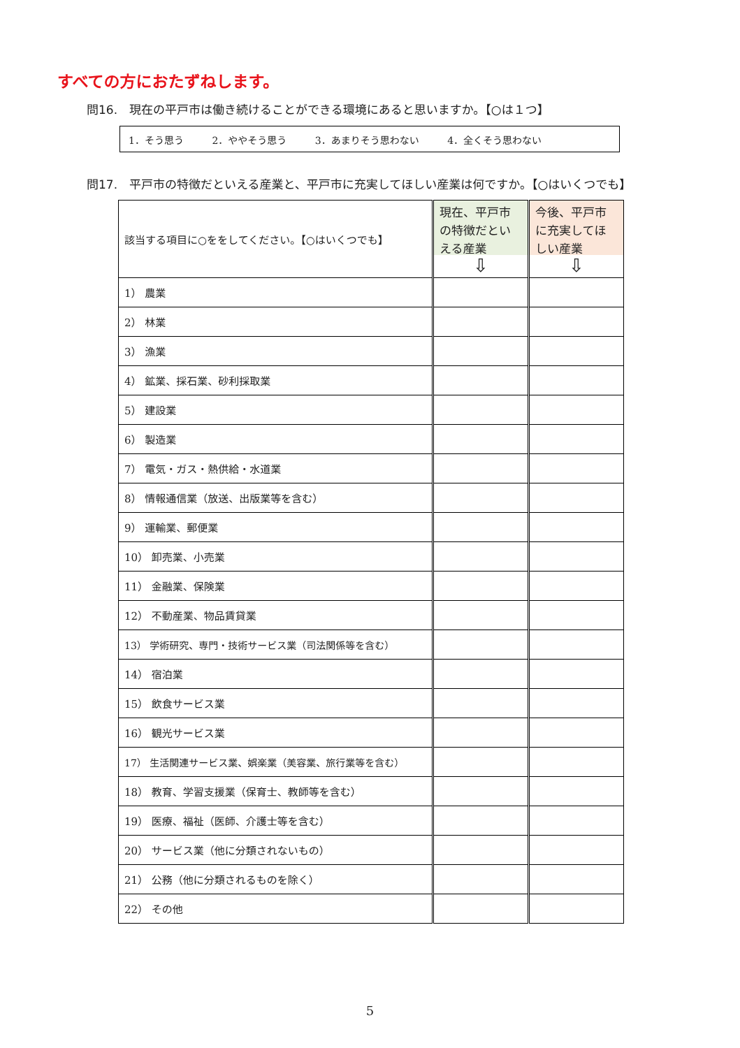すべての方におたずねします。
問16.　現在の平戸市は働き続けることができる環境にあると思いますか。【○は１つ】
1．そう思う 2．ややそう思う 3．あまりそう思わない 4．全くそう思わない
問17.　平戸市の特徴だといえる産業と、平戸市に充実してほしい産業は何ですか。【○はいくつでも】
| 該当する項目に○ををしてください。【○はいくつでも】 | 現在、平戸市の特徴だといえる産業 ⇩ | 今後、平戸市に充実してほしい産業 ⇩ |
| 1） 農業 | | |
| 2） 林業 | | |
| 3） 漁業 | | |
| 4） 鉱業、採石業、砂利採取業 | | |
| 5） 建設業 | | |
| 6） 製造業 | | |
| 7） 電気・ガス・熱供給・水道業 | | |
| 8） 情報通信業（放送、出版業等を含む） | | |
| 9） 運輸業、郵便業 | | |
| 10） 卸売業、小売業 | | |
| 11） 金融業、保険業 | | |
| 12） 不動産業、物品賃貸業 | | |
| 13） 学術研究、専門・技術サービス業（司法関係等を含む） | | |
| 14） 宿泊業 | | |
| 15） 飲食サービス業 | | |
| 16） 観光サービス業 | | |
| 17） 生活関連サービス業、娯楽業（美容業、旅行業等を含む） | | |
| 18） 教育、学習支援業（保育士、教師等を含む） | | |
| 19） 医療、福祉（医師、介護士等を含む） | | |
| 20） サービス業（他に分類されないもの） | | |
| 21） 公務（他に分類されるものを除く） | | |
| 22） その他 | | |
5